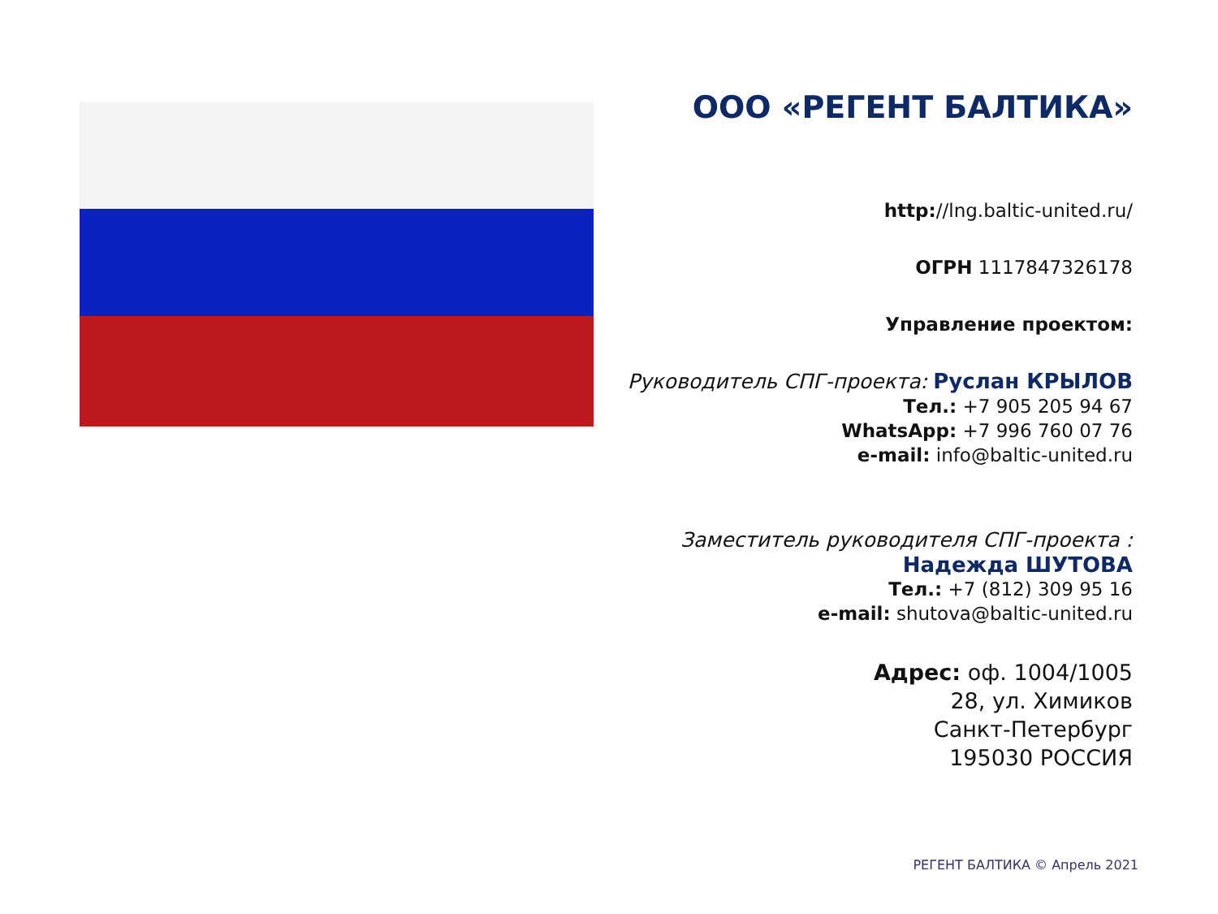ООО «РЕГЕНТ БАЛТИКА»
http://lng.baltic-united.ru/
ОГРН 1117847326178
Управление проектом:
Руководитель СПГ-проекта: Руслан КРЫЛОВ
Тел.: +7 905 205 94 67
WhatsApp: +7 996 760 07 76
e-mail: info@baltic-united.ru
Заместитель руководителя СПГ-проекта :
Надежда ШУТОВА
Тел.: +7 (812) 309 95 16
e-mail: shutova@baltic-united.ru
Адрес: оф. 1004/1005
28, ул. Химиков
Санкт-Петербург
195030 РОССИЯ
РЕГЕНТ БАЛТИКА © Апрель 2021